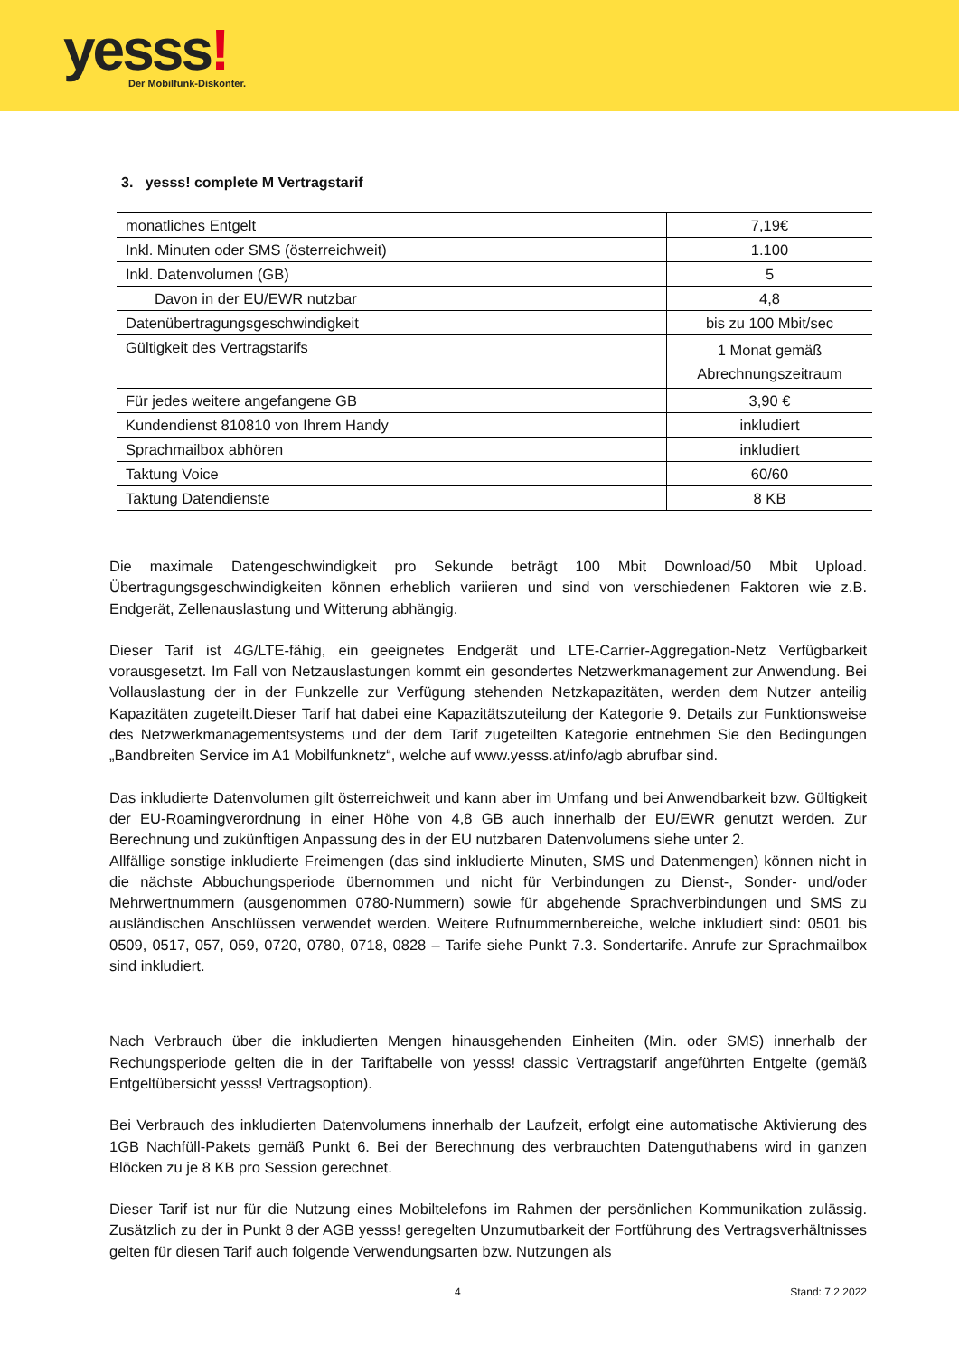yesss! Der Mobilfunk-Diskonter.
3. yesss! complete M Vertragstarif
| monatliches Entgelt | 7,19€ |
| Inkl. Minuten oder SMS (österreichweit) | 1.100 |
| Inkl. Datenvolumen (GB) | 5 |
| Davon in der EU/EWR nutzbar | 4,8 |
| Datenübertragungsgeschwindigkeit | bis zu 100 Mbit/sec |
| Gültigkeit des Vertragstarifs | 1 Monat gemäß Abrechnungszeitraum |
| Für jedes weitere angefangene GB | 3,90 € |
| Kundendienst 810810 von Ihrem Handy | inkludiert |
| Sprachmailbox abhören | inkludiert |
| Taktung Voice | 60/60 |
| Taktung Datendienste | 8 KB |
Die maximale Datengeschwindigkeit pro Sekunde beträgt 100 Mbit Download/50 Mbit Upload. Übertragungsgeschwindigkeiten können erheblich variieren und sind von verschiedenen Faktoren wie z.B. Endgerät, Zellenauslastung und Witterung abhängig.
Dieser Tarif ist 4G/LTE-fähig, ein geeignetes Endgerät und LTE-Carrier-Aggregation-Netz Verfügbarkeit vorausgesetzt. Im Fall von Netzauslastungen kommt ein gesondertes Netzwerkmanagement zur Anwendung. Bei Vollauslastung der in der Funkzelle zur Verfügung stehenden Netzkapazitäten, werden dem Nutzer anteilig Kapazitäten zugeteilt.Dieser Tarif hat dabei eine Kapazitätszuteilung der Kategorie 9. Details zur Funktionsweise des Netzwerkmanagementsystems und der dem Tarif zugeteilten Kategorie entnehmen Sie den Bedingungen „Bandbreiten Service im A1 Mobilfunknetz“, welche auf www.yesss.at/info/agb abrufbar sind.
Das inkludierte Datenvolumen gilt österreichweit und kann aber im Umfang und bei Anwendbarkeit bzw. Gültigkeit der EU-Roamingverordnung in einer Höhe von 4,8 GB auch innerhalb der EU/EWR genutzt werden. Zur Berechnung und zukünftigen Anpassung des in der EU nutzbaren Datenvolumens siehe unter 2.
Allfällige sonstige inkludierte Freimengen (das sind inkludierte Minuten, SMS und Datenmengen) können nicht in die nächste Abbuchungsperiode übernommen und nicht für Verbindungen zu Dienst-, Sonder- und/oder Mehrwertnummern (ausgenommen 0780-Nummern) sowie für abgehende Sprachverbindungen und SMS zu ausländischen Anschlüssen verwendet werden. Weitere Rufnummernbereiche, welche inkludiert sind: 0501 bis 0509, 0517, 057, 059, 0720, 0780, 0718, 0828 – Tarife siehe Punkt 7.3. Sondertarife. Anrufe zur Sprachmailbox sind inkludiert.
Nach Verbrauch über die inkludierten Mengen hinausgehenden Einheiten (Min. oder SMS) innerhalb der Rechungsperiode gelten die in der Tariftabelle von yesss! classic Vertragstarif angeführten Entgelte (gemäß Entgeltübersicht yesss! Vertragsoption).
Bei Verbrauch des inkludierten Datenvolumens innerhalb der Laufzeit, erfolgt eine automatische Aktivierung des 1GB Nachfüll-Pakets gemäß Punkt 6. Bei der Berechnung des verbrauchten Datenguthabens wird in ganzen Blöcken zu je 8 KB pro Session gerechnet.
Dieser Tarif ist nur für die Nutzung eines Mobiltelefons im Rahmen der persönlichen Kommunikation zulässig. Zusätzlich zu der in Punkt 8 der AGB yesss! geregelten Unzumutbarkeit der Fortführung des Vertragsverhältnisses gelten für diesen Tarif auch folgende Verwendungsarten bzw. Nutzungen als
4 Stand: 7.2.2022